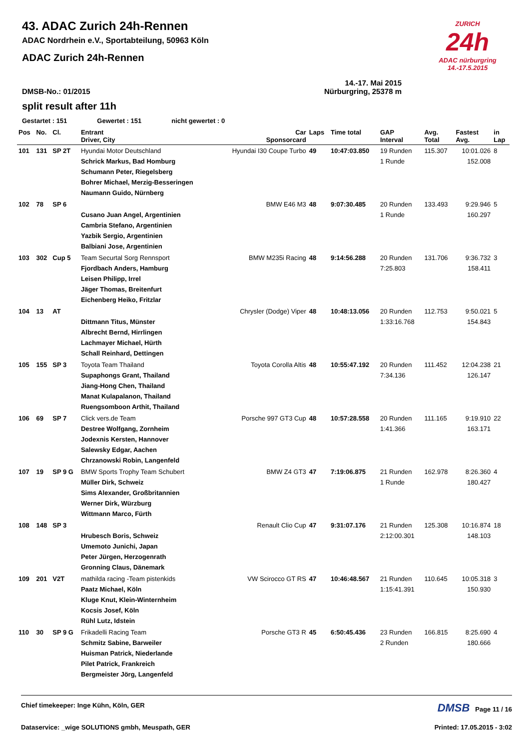ZURICH
24h
ADAC nürburgring
14.-17.5.2015
43. ADAC Zurich 24h-Rennen
ADAC Nordrhein e.V., Sportabteilung, 50963 Köln
ADAC Zurich 24h-Rennen
14.-17. Mai 2015
DMSB-No.: 01/2015 Nürburgring, 25378 m
split result after 11h
Gestartet : 151 Gewertet : 151 nicht gewertet : 0
| Pos | No. | Cl. | Entrant Driver, City | Car Sponsorcard | Laps | Time total | GAP Interval | Avg. Total | Fastest Avg. | in Lap |
| --- | --- | --- | --- | --- | --- | --- | --- | --- | --- | --- |
| 101 | 131 | SP 2T | Hyundai Motor Deutschland Schrick Markus, Bad Homburg Schumann Peter, Riegelsberg Bohrer Michael, Merzig-Besseringen Naumann Guido, Nürnberg | Hyundai I30 Coupe Turbo | 49 | 10:47:03.850 | 19 Runden 1 Runde | 115.307 | 10:01.026 152.008 | 8 |
| 102 | 78 | SP 6 | Cusano Juan Angel, Argentinien Cambria Stefano, Argentinien Yazbik Sergio, Argentinien Balbiani Jose, Argentinien | BMW E46 M3 | 48 | 9:07:30.485 | 20 Runden 1 Runde | 133.493 | 9:29.946 160.297 | 5 |
| 103 | 302 | Cup 5 | Team Securtal Sorg Rennsport Fjordbach Anders, Hamburg Leisen Philipp, Irrel Jäger Thomas, Breitenfurt Eichenberg Heiko, Fritzlar | BMW M235i Racing | 48 | 9:14:56.288 | 20 Runden 7:25.803 | 131.706 | 9:36.732 158.411 | 3 |
| 104 | 13 | AT | Dittmann Titus, Münster Albrecht Bernd, Hirrlingen Lachmayer Michael, Hürth Schall Reinhard, Dettingen | Chrysler (Dodge) Viper | 48 | 10:48:13.056 | 20 Runden 1:33:16.768 | 112.753 | 9:50.021 154.843 | 5 |
| 105 | 155 | SP 3 | Toyota Team Thailand Supaphongs Grant, Thailand Jiang-Hong Chen, Thailand Manat Kulapalanon, Thailand Ruengsomboon Arthit, Thailand | Toyota Corolla Altis | 48 | 10:55:47.192 | 20 Runden 7:34.136 | 111.452 | 12:04.238 126.147 | 21 |
| 106 | 69 | SP 7 | Click vers.de Team Destree Wolfgang, Zornheim Jodexnis Kersten, Hannover Salewsky Edgar, Aachen Chrzanowski Robin, Langenfeld | Porsche 997 GT3 Cup | 48 | 10:57:28.558 | 20 Runden 1:41.366 | 111.165 | 9:19.910 163.171 | 22 |
| 107 | 19 | SP 9 G | BMW Sports Trophy Team Schubert Müller Dirk, Schweiz Sims Alexander, Großbritannien Werner Dirk, Würzburg Wittmann Marco, Fürth | BMW Z4 GT3 | 47 | 7:19:06.875 | 21 Runden 1 Runde | 162.978 | 8:26.360 180.427 | 4 |
| 108 | 148 | SP 3 | Hrubesch Boris, Schweiz Umemoto Junichi, Japan Peter Jürgen, Herzogenrath Gronning Claus, Dänemark | Renault Clio Cup | 47 | 9:31:07.176 | 21 Runden 2:12:00.301 | 125.308 | 10:16.874 148.103 | 18 |
| 109 | 201 | V2T | mathilda racing -Team pistenkids Paatz Michael, Köln Kluge Knut, Klein-Winternheim Kocsis Josef, Köln Rühl Lutz, Idstein | VW Scirocco GT RS | 47 | 10:46:48.567 | 21 Runden 1:15:41.391 | 110.645 | 10:05.318 150.930 | 3 |
| 110 | 30 | SP 9 G | Frikadelli Racing Team Schmitz Sabine, Barweiler Huisman Patrick, Niederlande Pilet Patrick, Frankreich Bergmeister Jörg, Langenfeld | Porsche GT3 R | 45 | 6:50:45.436 | 23 Runden 2 Runden | 166.815 | 8:25.690 180.666 | 4 |
Chief timekeeper: Inge Kühn, Köln, GER DMSB Page 11 / 16
Dataservice: _wige SOLUTIONS gmbh, Meuspath, GER Printed: 17.05.2015 - 3:02